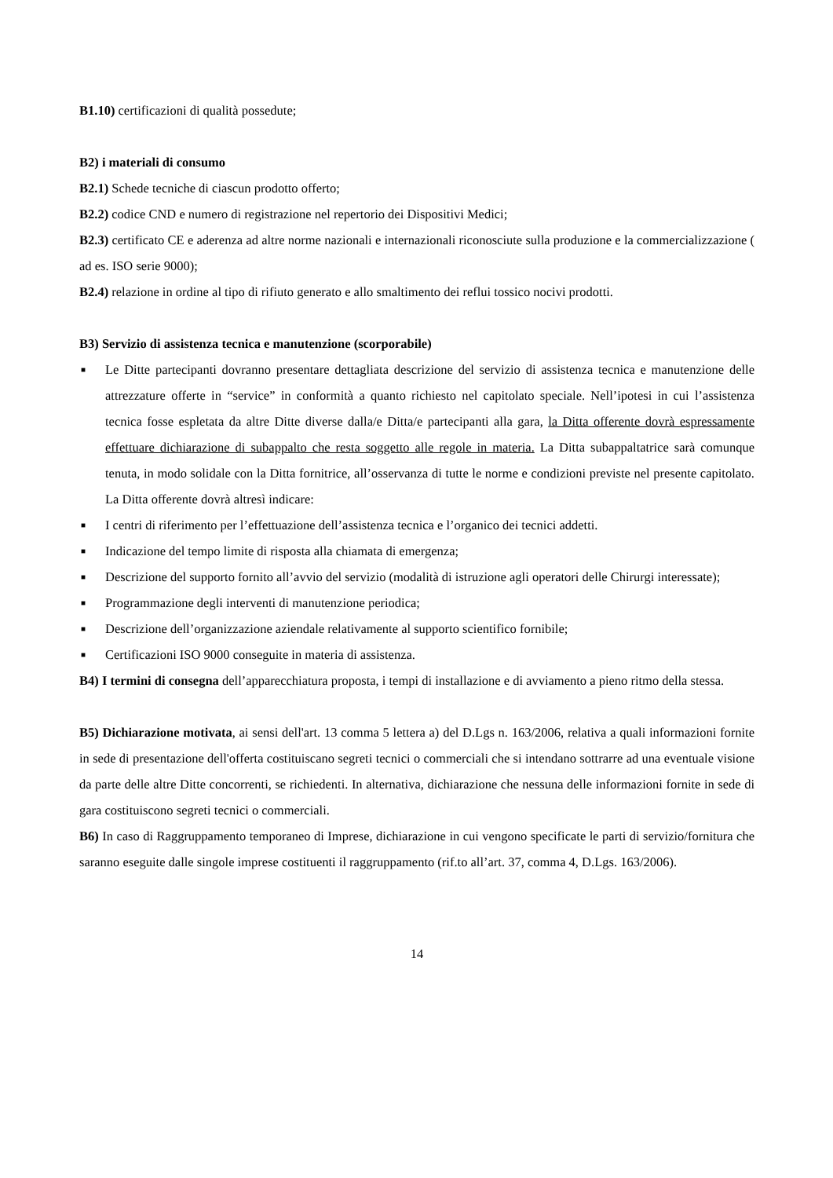B1.10) certificazioni di qualità possedute;
B2) i materiali di consumo
B2.1) Schede tecniche di ciascun prodotto offerto;
B2.2) codice CND e numero di registrazione nel repertorio dei Dispositivi Medici;
B2.3) certificato CE e aderenza ad altre norme nazionali e internazionali riconosciute sulla produzione e la commercializzazione ( ad es. ISO serie 9000);
B2.4) relazione in ordine al tipo di rifiuto generato e allo smaltimento dei reflui tossico nocivi prodotti.
B3) Servizio di assistenza tecnica e manutenzione (scorporabile)
■ Le Ditte partecipanti dovranno presentare dettagliata descrizione del servizio di assistenza tecnica e manutenzione delle attrezzature offerte in “service” in conformità a quanto richiesto nel capitolato speciale. Nell’ipotesi in cui l’assistenza tecnica fosse espletata da altre Ditte diverse dalla/e Ditta/e partecipanti alla gara, la Ditta offerente dovrà espressamente effettuare dichiarazione di subappalto che resta soggetto alle regole in materia. La Ditta subappaltatrice sarà comunque tenuta, in modo solidale con la Ditta fornitrice, all’osservanza di tutte le norme e condizioni previste nel presente capitolato. La Ditta offerente dovrà altresì indicare:
■ I centri di riferimento per l’effettuazione dell’assistenza tecnica e l’organico dei tecnici addetti.
■ Indicazione del tempo limite di risposta alla chiamata di emergenza;
■ Descrizione del supporto fornito all’avvio del servizio (modalità di istruzione agli operatori delle Chirurgi interessate);
■ Programmazione degli interventi di manutenzione periodica;
■ Descrizione dell’organizzazione aziendale relativamente al supporto scientifico fornibile;
■ Certificazioni ISO 9000 conseguite in materia di assistenza.
B4) I termini di consegna dell’apparecchiatura proposta, i tempi di installazione e di avviamento a pieno ritmo della stessa.
B5) Dichiarazione motivata, ai sensi dell'art. 13 comma 5 lettera a) del D.Lgs n. 163/2006, relativa a quali informazioni fornite in sede di presentazione dell'offerta costituiscano segreti tecnici o commerciali che si intendano sottrarre ad una eventuale visione da parte delle altre Ditte concorrenti, se richiedenti. In alternativa, dichiarazione che nessuna delle informazioni fornite in sede di gara costituiscono segreti tecnici o commerciali.
B6) In caso di Raggruppamento temporaneo di Imprese, dichiarazione in cui vengono specificate le parti di servizio/fornitura che saranno eseguite dalle singole imprese costituenti il raggruppamento (rif.to all’art. 37, comma 4, D.Lgs. 163/2006).
14